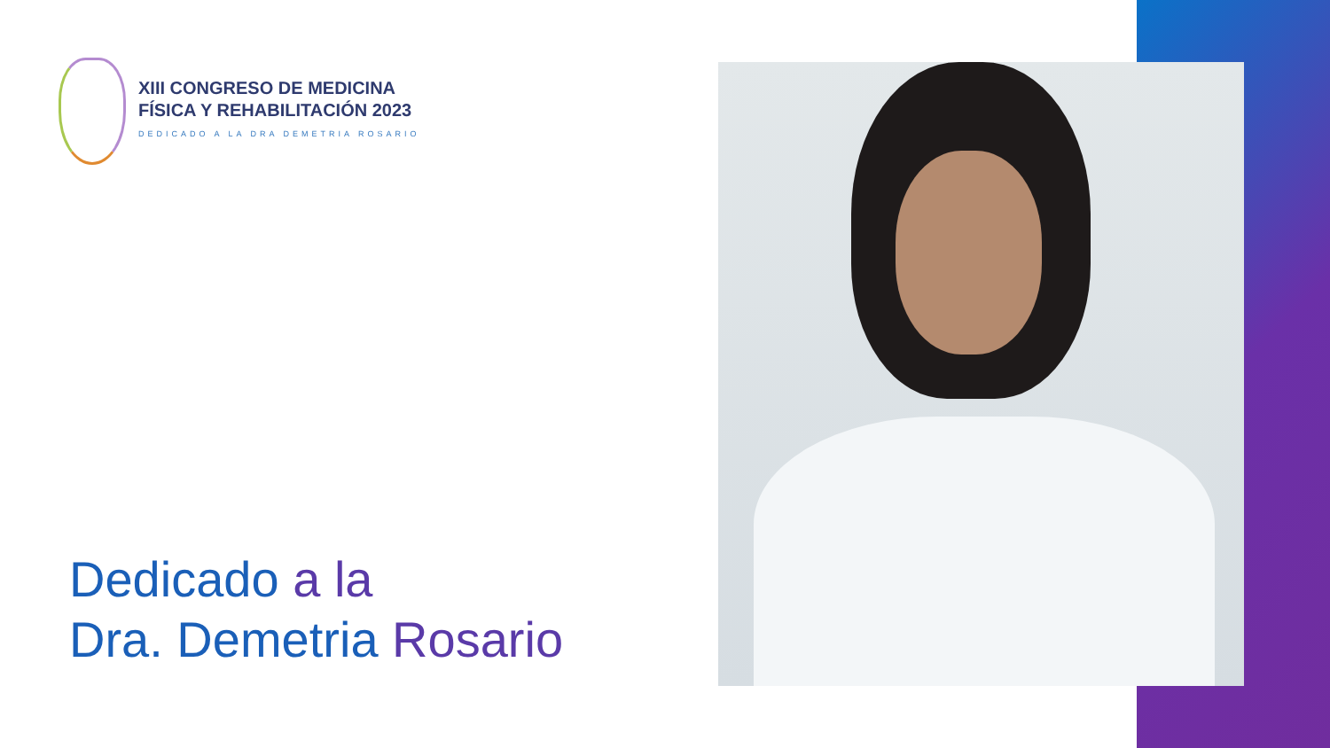XIII CONGRESO DE MEDICINA
FÍSICA Y REHABILITACIÓN 2023
DEDICADO A LA DRA DEMETRIA ROSARIO
Dedicado a la
Dra. Demetria Rosario